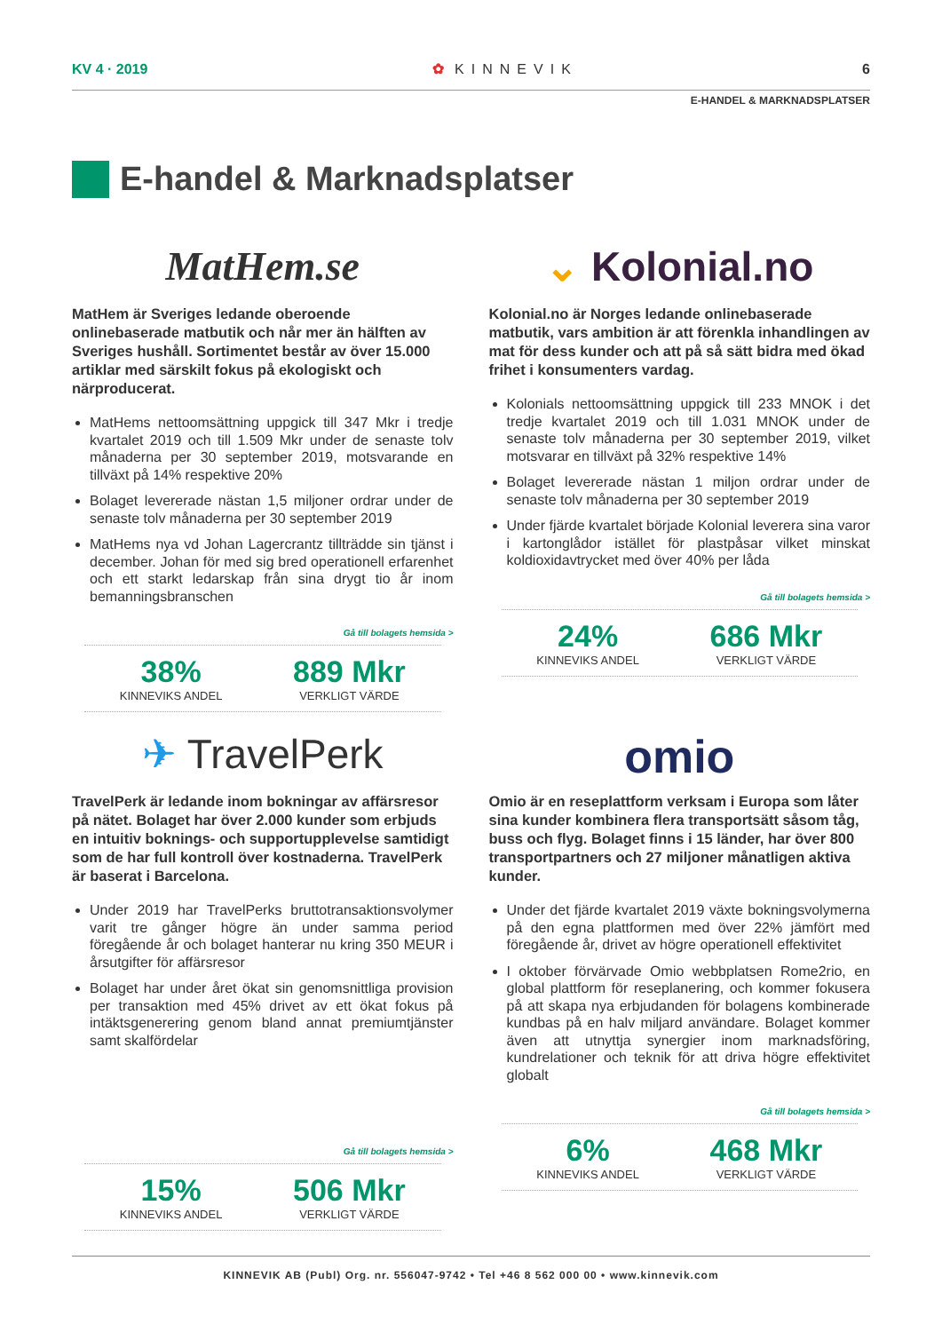KV 4 · 2019 ✿ KINNEVIK 6
E-HANDEL & MARKNADSPLATSER
E-handel & Marknadsplatser
MatHem.se
MatHem är Sveriges ledande oberoende onlinebaserade matbutik och når mer än hälften av Sveriges hushåll. Sortimentet består av över 15.000 artiklar med särskilt fokus på ekologiskt och närproducerat.
MatHems nettoomsättning uppgick till 347 Mkr i tredje kvartalet 2019 och till 1.509 Mkr under de senaste tolv månaderna per 30 september 2019, motsvarande en tillväxt på 14% respektive 20%
Bolaget levererade nästan 1,5 miljoner ordrar under de senaste tolv månaderna per 30 september 2019
MatHems nya vd Johan Lagercrantz tillträdde sin tjänst i december. Johan för med sig bred operationell erfarenhet och ett starkt ledarskap från sina drygt tio år inom bemanningsbranschen
Gå till bolagets hemsida >
38%
KINNEVIKS ANDEL
889 Mkr
VERKLIGT VÄRDE
⌄ Kolonial.no
Kolonial.no är Norges ledande onlinebaserade matbutik, vars ambition är att förenkla inhandlingen av mat för dess kunder och att på så sätt bidra med ökad frihet i konsumenters vardag.
Kolonials nettoomsättning uppgick till 233 MNOK i det tredje kvartalet 2019 och till 1.031 MNOK under de senaste tolv månaderna per 30 september 2019, vilket motsvarar en tillväxt på 32% respektive 14%
Bolaget levererade nästan 1 miljon ordrar under de senaste tolv månaderna per 30 september 2019
Under fjärde kvartalet började Kolonial leverera sina varor i kartonglådor istället för plastpåsar vilket minskat koldioxidavtrycket med över 40% per låda
Gå till bolagets hemsida >
24%
KINNEVIKS ANDEL
686 Mkr
VERKLIGT VÄRDE
✈ TravelPerk
TravelPerk är ledande inom bokningar av affärsresor på nätet. Bolaget har över 2.000 kunder som erbjuds en intuitiv boknings- och supportupplevelse samtidigt som de har full kontroll över kostnaderna. TravelPerk är baserat i Barcelona.
Under 2019 har TravelPerks bruttotransaktionsvolymer varit tre gånger högre än under samma period föregående år och bolaget hanterar nu kring 350 MEUR i årsutgifter för affärsresor
Bolaget har under året ökat sin genomsnittliga provision per transaktion med 45% drivet av ett ökat fokus på intäktsgenerering genom bland annat premiumtjänster samt skalfördelar
Gå till bolagets hemsida >
15%
KINNEVIKS ANDEL
506 Mkr
VERKLIGT VÄRDE
omio
Omio är en reseplattform verksam i Europa som låter sina kunder kombinera flera transportsätt såsom tåg, buss och flyg. Bolaget finns i 15 länder, har över 800 transportpartners och 27 miljoner månatligen aktiva kunder.
Under det fjärde kvartalet 2019 växte bokningsvolymerna på den egna plattformen med över 22% jämfört med föregående år, drivet av högre operationell effektivitet
I oktober förvärvade Omio webbplatsen Rome2rio, en global plattform för reseplanering, och kommer fokusera på att skapa nya erbjudanden för bolagens kombinerade kundbas på en halv miljard användare. Bolaget kommer även att utnyttja synergier inom marknadsföring, kundrelationer och teknik för att driva högre effektivitet globalt
Gå till bolagets hemsida >
6%
KINNEVIKS ANDEL
468 Mkr
VERKLIGT VÄRDE
KINNEVIK AB (Publ) Org. nr. 556047-9742 • Tel +46 8 562 000 00 • www.kinnevik.com